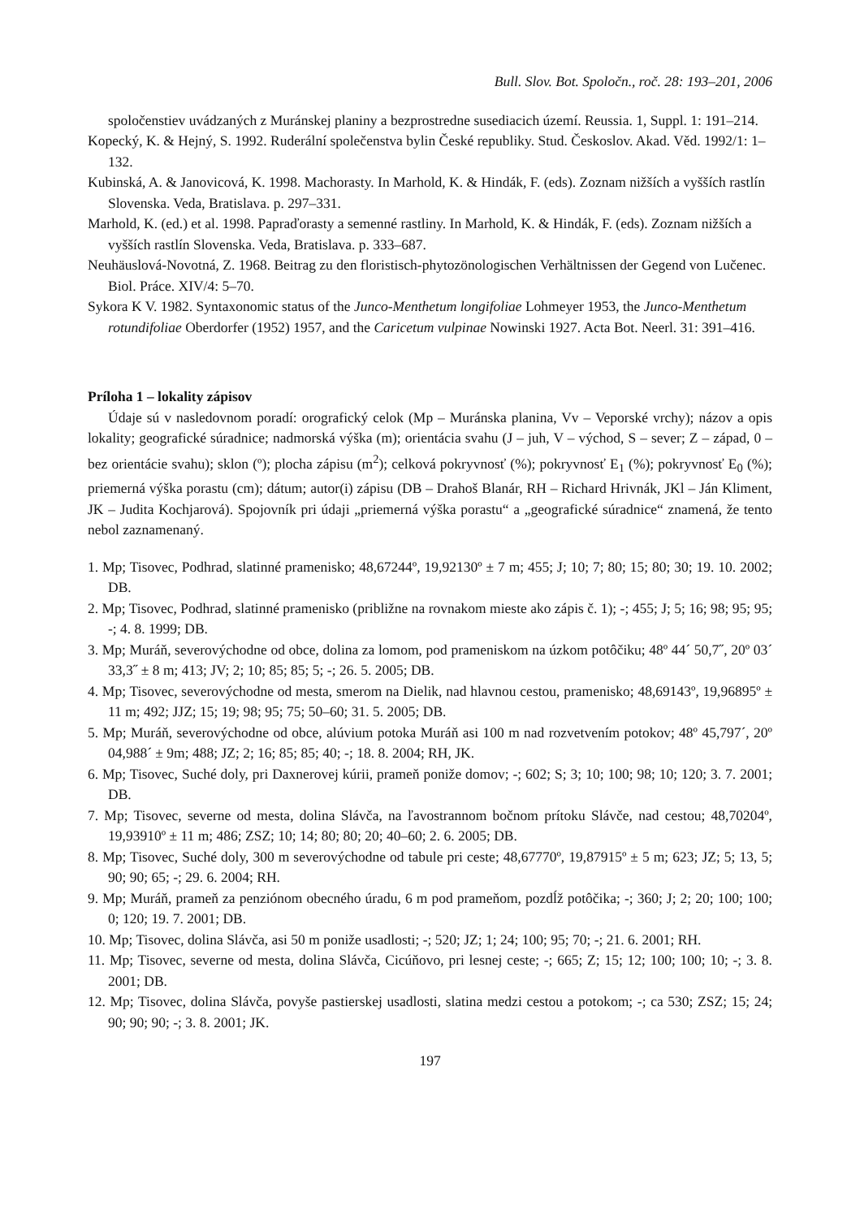Bull. Slov. Bot. Spoločn., roč. 28: 193–201, 2006
spoločenstiev uvádzaných z Muránskej planiny a bezprostredne susediacich území. Reussia. 1, Suppl. 1: 191–214.
Kopecký, K. & Hejný, S. 1992. Ruderální společenstva bylin České republiky. Stud. Českoslov. Akad. Věd. 1992/1: 1–132.
Kubinská, A. & Janovicová, K. 1998. Machorasty. In Marhold, K. & Hindák, F. (eds). Zoznam nižších a vyšších rastlín Slovenska. Veda, Bratislava. p. 297–331.
Marhold, K. (ed.) et al. 1998. Papraďorasty a semenné rastliny. In Marhold, K. & Hindák, F. (eds). Zoznam nižších a vyšších rastlín Slovenska. Veda, Bratislava. p. 333–687.
Neuhäuslová-Novotná, Z. 1968. Beitrag zu den floristisch-phytozönologischen Verhältnissen der Gegend von Lučenec. Biol. Práce. XIV/4: 5–70.
Sykora K V. 1982. Syntaxonomic status of the Junco-Menthetum longifoliae Lohmeyer 1953, the Junco-Menthetum rotundifoliae Oberdorfer (1952) 1957, and the Caricetum vulpinae Nowinski 1927. Acta Bot. Neerl. 31: 391–416.
Príloha 1 – lokality zápisov
Údaje sú v nasledovnom poradí: orografický celok (Mp – Muránska planina, Vv – Veporské vrchy); názov a opis lokality; geografické súradnice; nadmorská výška (m); orientácia svahu (J – juh, V – východ, S – sever; Z – západ, 0 – bez orientácie svahu); sklon (º); plocha zápisu (m<sup>2</sup>); celková pokryvnosť (%); pokryvnosť E<sub>1</sub> (%); pokryvnosť E<sub>0</sub> (%); priemerná výška porastu (cm); dátum; autor(i) zápisu (DB – Drahoš Blanár, RH – Richard Hrivnák, JKl – Ján Kliment, JK – Judita Kochjarová). Spojovník pri údaji „priemerná výška porastu“ a „geografické súradnice“ znamená, že tento nebol zaznamenaný.
1. Mp; Tisovec, Podhrad, slatinné pramenisko; 48,67244º, 19,92130º ± 7 m; 455; J; 10; 7; 80; 15; 80; 30; 19. 10. 2002; DB.
2. Mp; Tisovec, Podhrad, slatinné pramenisko (približne na rovnakom mieste ako zápis č. 1); -; 455; J; 5; 16; 98; 95; 95; -; 4. 8. 1999; DB.
3. Mp; Muráň, severovýchodne od obce, dolina za lomom, pod prameniskom na úzkom potôčiku; 48º 44´ 50,7˝, 20º 03´ 33,3˝ ± 8 m; 413; JV; 2; 10; 85; 85; 5; -; 26. 5. 2005; DB.
4. Mp; Tisovec, severovýchodne od mesta, smerom na Dielik, nad hlavnou cestou, pramenisko; 48,69143º, 19,96895º ± 11 m; 492; JJZ; 15; 19; 98; 95; 75; 50–60; 31. 5. 2005; DB.
5. Mp; Muráň, severovýchodne od obce, alúvium potoka Muráň asi 100 m nad rozvetvením potokov; 48º 45,797´, 20º 04,988´ ± 9m; 488; JZ; 2; 16; 85; 85; 40; -; 18. 8. 2004; RH, JK.
6. Mp; Tisovec, Suché doly, pri Daxnerovej kúrii, prameň poniže domov; -; 602; S; 3; 10; 100; 98; 10; 120; 3. 7. 2001; DB.
7. Mp; Tisovec, severne od mesta, dolina Slávča, na ľavostrannom bočnom prítoku Slávče, nad cestou; 48,70204º, 19,93910º ± 11 m; 486; ZSZ; 10; 14; 80; 80; 20; 40–60; 2. 6. 2005; DB.
8. Mp; Tisovec, Suché doly, 300 m severovýchodne od tabule pri ceste; 48,67770º, 19,87915º ± 5 m; 623; JZ; 5; 13, 5; 90; 90; 65; -; 29. 6. 2004; RH.
9. Mp; Muráň, prameň za penziónom obecného úradu, 6 m pod prameňom, pozdĺž potôčika; -; 360; J; 2; 20; 100; 100; 0; 120; 19. 7. 2001; DB.
10. Mp; Tisovec, dolina Slávča, asi 50 m poniže usadlosti; -; 520; JZ; 1; 24; 100; 95; 70; -; 21. 6. 2001; RH.
11. Mp; Tisovec, severne od mesta, dolina Slávča, Cicúňovo, pri lesnej ceste; -; 665; Z; 15; 12; 100; 100; 10; -; 3. 8. 2001; DB.
12. Mp; Tisovec, dolina Slávča, povyše pastierskej usadlosti, slatina medzi cestou a potokom; -; ca 530; ZSZ; 15; 24; 90; 90; 90; -; 3. 8. 2001; JK.
197